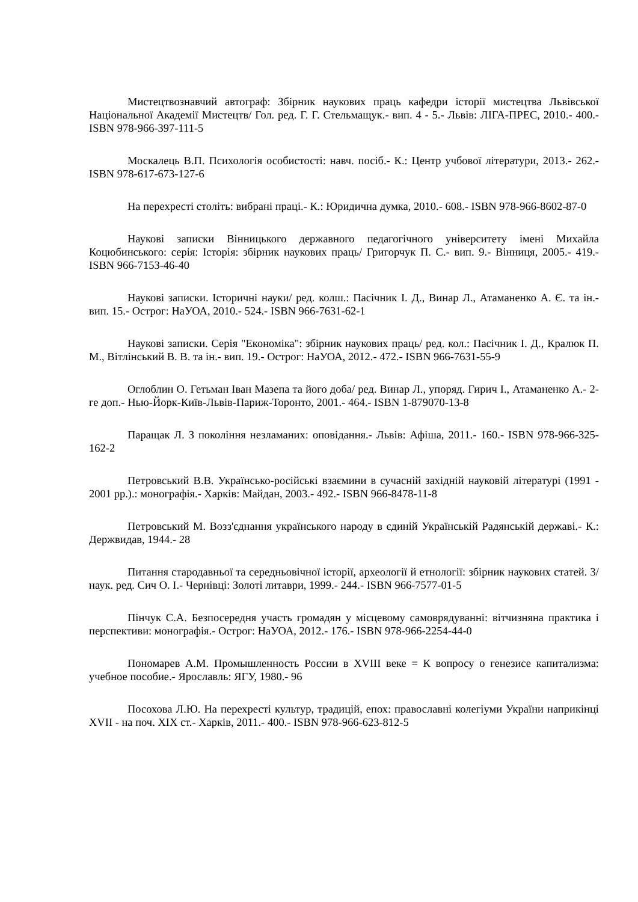Мистецтвознавчий автограф: Збірник наукових праць кафедри історії мистецтва Львівської Національної Академії Мистецтв/ Гол. ред. Г. Г. Стельмащук.- вип. 4 - 5.- Львів: ЛІГА-ПРЕС, 2010.- 400.- ISBN 978-966-397-111-5
Москалець В.П. Психологія особистості: навч. посіб.- К.: Центр учбової літератури, 2013.- 262.- ISBN 978-617-673-127-6
На перехресті століть: вибрані праці.- К.: Юридична думка, 2010.- 608.- ISBN 978-966-8602-87-0
Наукові записки Вінницького державного педагогічного університету імені Михайла Коцюбинського: серія: Історія: збірник наукових праць/ Григорчук П. С.- вип. 9.- Вінниця, 2005.- 419.- ISBN 966-7153-46-40
Наукові записки. Історичні науки/ ред. колш.: Пасічник І. Д., Винар Л., Атаманенко А. Є. та ін.- вип. 15.- Острог: НаУОА, 2010.- 524.- ISBN 966-7631-62-1
Наукові записки. Серія "Економіка": збірник наукових праць/ ред. кол.: Пасічник І. Д., Кралюк П. М., Вітлінський В. В. та ін.- вип. 19.- Острог: НаУОА, 2012.- 472.- ISBN 966-7631-55-9
Оглоблин О. Гетьман Іван Мазепа та його доба/ ред. Винар Л., упоряд. Гирич І., Атаманенко А.- 2-ге доп.- Нью-Йорк-Київ-Львів-Париж-Торонто, 2001.- 464.- ISBN 1-879070-13-8
Паращак Л. З покоління незламаних: оповідання.- Львів: Афіша, 2011.- 160.- ISBN 978-966-325-162-2
Петровський В.В. Українсько-російські взаємини в сучасній західній науковій літературі (1991 - 2001 рр.).: монографія.- Харків: Майдан, 2003.- 492.- ISBN 966-8478-11-8
Петровський М. Возз'єднання українського народу в єдиній Українській Радянській державі.- К.: Держвидав, 1944.- 28
Питання стародавньої та середньовічної історії, археології й етнології: збірник наукових статей. 3/ наук. ред. Сич О. І.- Чернівці: Золоті литаври, 1999.- 244.- ISBN 966-7577-01-5
Пінчук С.А. Безпосередня участь громадян у місцевому самоврядуванні: вітчизняна практика і перспективи: монографія.- Острог: НаУОА, 2012.- 176.- ISBN 978-966-2254-44-0
Пономарев А.М. Промышленность России в XVIII веке = К вопросу о генезисе капитализма: учебное пособие.- Ярославль: ЯГУ, 1980.- 96
Посохова Л.Ю. На перехресті культур, традицій, епох: православні колегіуми України наприкінці XVII - на поч. XIX ст.- Харків, 2011.- 400.- ISBN 978-966-623-812-5